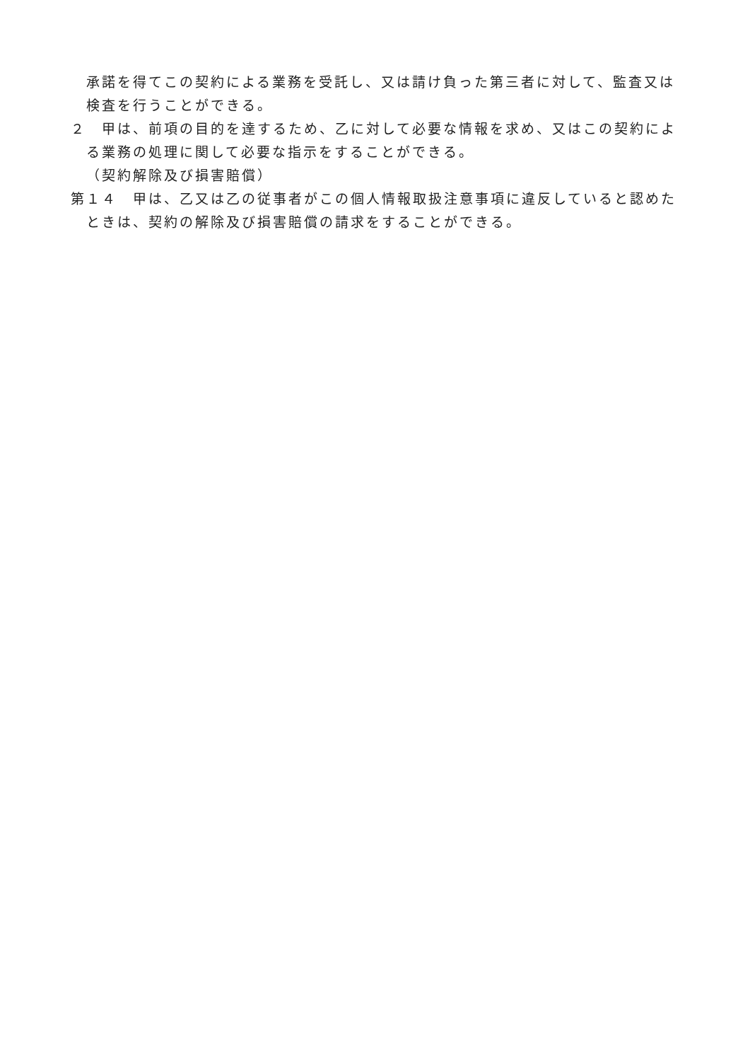承諾を得てこの契約による業務を受託し、又は請け負った第三者に対して、監査又は検査を行うことができる。
２　甲は、前項の目的を達するため、乙に対して必要な情報を求め、又はこの契約による業務の処理に関して必要な指示をすることができる。
（契約解除及び損害賠償）
第１４　甲は、乙又は乙の従事者がこの個人情報取扱注意事項に違反していると認めたときは、契約の解除及び損害賠償の請求をすることができる。